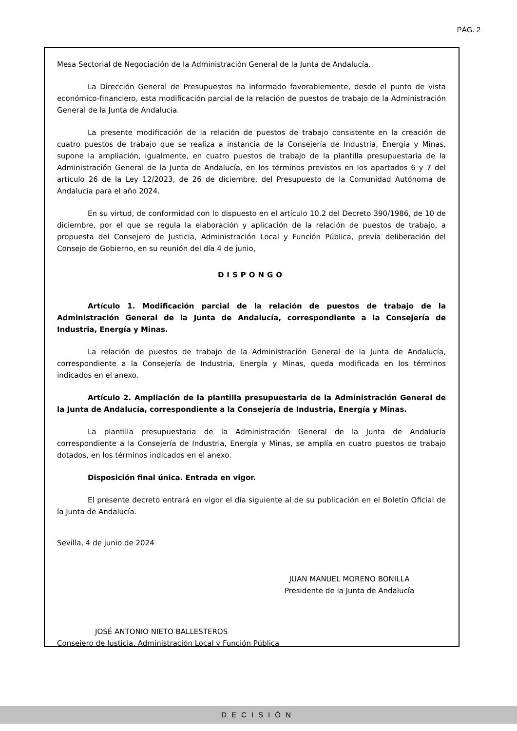PÁG. 2
Mesa Sectorial de Negociación de la Administración General de la Junta de Andalucía.
La Dirección General de Presupuestos ha informado favorablemente, desde el punto de vista económico-financiero, esta modificación parcial de la relación de puestos de trabajo de la Administración General de la Junta de Andalucía.
La presente modificación de la relación de puestos de trabajo consistente en la creación de cuatro puestos de trabajo que se realiza a instancia de la Consejería de Industria, Energía y Minas, supone la ampliación, igualmente, en cuatro puestos de trabajo de la plantilla presupuestaria de la Administración General de la Junta de Andalucía, en los términos previstos en los apartados 6 y 7 del artículo 26 de la Ley 12/2023, de 26 de diciembre, del Presupuesto de la Comunidad Autónoma de Andalucía para el año 2024.
En su virtud, de conformidad con lo dispuesto en el artículo 10.2 del Decreto 390/1986, de 10 de diciembre, por el que se regula la elaboración y aplicación de la relación de puestos de trabajo, a propuesta del Consejero de Justicia, Administración Local y Función Pública, previa deliberación del Consejo de Gobierno, en su reunión del día 4 de junio,
DISPONGO
Artículo 1. Modificación parcial de la relación de puestos de trabajo de la Administración General de la Junta de Andalucía, correspondiente a la Consejería de Industria, Energía y Minas.
La relación de puestos de trabajo de la Administración General de la Junta de Andalucía, correspondiente a la Consejería de Industria, Energía y Minas, queda modificada en los términos indicados en el anexo.
Artículo 2. Ampliación de la plantilla presupuestaria de la Administración General de la Junta de Andalucía, correspondiente a la Consejería de Industria, Energía y Minas.
La plantilla presupuestaria de la Administración General de la Junta de Andalucía correspondiente a la Consejería de Industria, Energía y Minas, se amplía en cuatro puestos de trabajo dotados, en los términos indicados en el anexo.
Disposición final única. Entrada en vigor.
El presente decreto entrará en vigor el día siguiente al de su publicación en el Boletín Oficial de la Junta de Andalucía.
Sevilla, 4 de junio de 2024
JUAN MANUEL MORENO BONILLA
Presidente de la Junta de Andalucía
JOSÉ ANTONIO NIETO BALLESTEROS
Consejero de Justicia, Administración Local y Función Pública
DECISIÓN